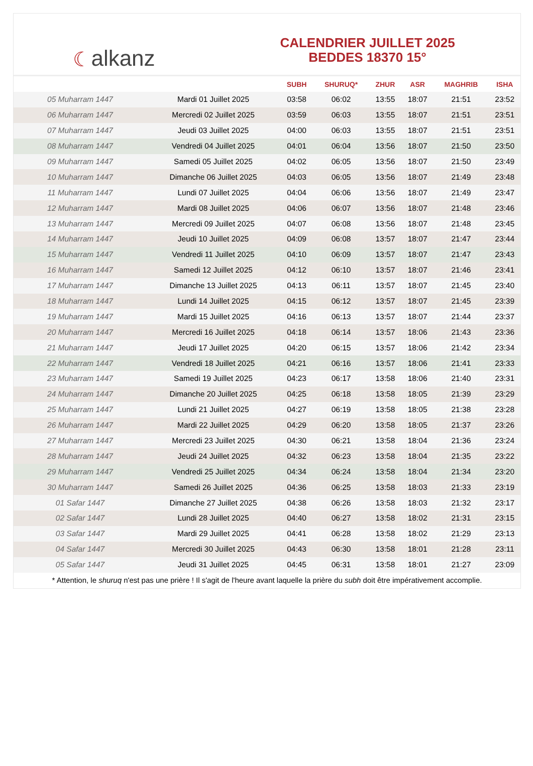☾ alkanz
CALENDRIER JUILLET 2025
BEDDES 18370 15°
| | | SUBH | SHURUQ* | ZHUR | ASR | MAGHRIB | ISHA |
| --- | --- | --- | --- | --- | --- | --- | --- |
| 05 Muharram 1447 | Mardi 01 Juillet 2025 | 03:58 | 06:02 | 13:55 | 18:07 | 21:51 | 23:52 |
| 06 Muharram 1447 | Mercredi 02 Juillet 2025 | 03:59 | 06:03 | 13:55 | 18:07 | 21:51 | 23:51 |
| 07 Muharram 1447 | Jeudi 03 Juillet 2025 | 04:00 | 06:03 | 13:55 | 18:07 | 21:51 | 23:51 |
| 08 Muharram 1447 | Vendredi 04 Juillet 2025 | 04:01 | 06:04 | 13:56 | 18:07 | 21:50 | 23:50 |
| 09 Muharram 1447 | Samedi 05 Juillet 2025 | 04:02 | 06:05 | 13:56 | 18:07 | 21:50 | 23:49 |
| 10 Muharram 1447 | Dimanche 06 Juillet 2025 | 04:03 | 06:05 | 13:56 | 18:07 | 21:49 | 23:48 |
| 11 Muharram 1447 | Lundi 07 Juillet 2025 | 04:04 | 06:06 | 13:56 | 18:07 | 21:49 | 23:47 |
| 12 Muharram 1447 | Mardi 08 Juillet 2025 | 04:06 | 06:07 | 13:56 | 18:07 | 21:48 | 23:46 |
| 13 Muharram 1447 | Mercredi 09 Juillet 2025 | 04:07 | 06:08 | 13:56 | 18:07 | 21:48 | 23:45 |
| 14 Muharram 1447 | Jeudi 10 Juillet 2025 | 04:09 | 06:08 | 13:57 | 18:07 | 21:47 | 23:44 |
| 15 Muharram 1447 | Vendredi 11 Juillet 2025 | 04:10 | 06:09 | 13:57 | 18:07 | 21:47 | 23:43 |
| 16 Muharram 1447 | Samedi 12 Juillet 2025 | 04:12 | 06:10 | 13:57 | 18:07 | 21:46 | 23:41 |
| 17 Muharram 1447 | Dimanche 13 Juillet 2025 | 04:13 | 06:11 | 13:57 | 18:07 | 21:45 | 23:40 |
| 18 Muharram 1447 | Lundi 14 Juillet 2025 | 04:15 | 06:12 | 13:57 | 18:07 | 21:45 | 23:39 |
| 19 Muharram 1447 | Mardi 15 Juillet 2025 | 04:16 | 06:13 | 13:57 | 18:07 | 21:44 | 23:37 |
| 20 Muharram 1447 | Mercredi 16 Juillet 2025 | 04:18 | 06:14 | 13:57 | 18:06 | 21:43 | 23:36 |
| 21 Muharram 1447 | Jeudi 17 Juillet 2025 | 04:20 | 06:15 | 13:57 | 18:06 | 21:42 | 23:34 |
| 22 Muharram 1447 | Vendredi 18 Juillet 2025 | 04:21 | 06:16 | 13:57 | 18:06 | 21:41 | 23:33 |
| 23 Muharram 1447 | Samedi 19 Juillet 2025 | 04:23 | 06:17 | 13:58 | 18:06 | 21:40 | 23:31 |
| 24 Muharram 1447 | Dimanche 20 Juillet 2025 | 04:25 | 06:18 | 13:58 | 18:05 | 21:39 | 23:29 |
| 25 Muharram 1447 | Lundi 21 Juillet 2025 | 04:27 | 06:19 | 13:58 | 18:05 | 21:38 | 23:28 |
| 26 Muharram 1447 | Mardi 22 Juillet 2025 | 04:29 | 06:20 | 13:58 | 18:05 | 21:37 | 23:26 |
| 27 Muharram 1447 | Mercredi 23 Juillet 2025 | 04:30 | 06:21 | 13:58 | 18:04 | 21:36 | 23:24 |
| 28 Muharram 1447 | Jeudi 24 Juillet 2025 | 04:32 | 06:23 | 13:58 | 18:04 | 21:35 | 23:22 |
| 29 Muharram 1447 | Vendredi 25 Juillet 2025 | 04:34 | 06:24 | 13:58 | 18:04 | 21:34 | 23:20 |
| 30 Muharram 1447 | Samedi 26 Juillet 2025 | 04:36 | 06:25 | 13:58 | 18:03 | 21:33 | 23:19 |
| 01 Safar 1447 | Dimanche 27 Juillet 2025 | 04:38 | 06:26 | 13:58 | 18:03 | 21:32 | 23:17 |
| 02 Safar 1447 | Lundi 28 Juillet 2025 | 04:40 | 06:27 | 13:58 | 18:02 | 21:31 | 23:15 |
| 03 Safar 1447 | Mardi 29 Juillet 2025 | 04:41 | 06:28 | 13:58 | 18:02 | 21:29 | 23:13 |
| 04 Safar 1447 | Mercredi 30 Juillet 2025 | 04:43 | 06:30 | 13:58 | 18:01 | 21:28 | 23:11 |
| 05 Safar 1447 | Jeudi 31 Juillet 2025 | 04:45 | 06:31 | 13:58 | 18:01 | 21:27 | 23:09 |
* Attention, le shuruq n'est pas une prière ! Il s'agit de l'heure avant laquelle la prière du subh doit être impérativement accomplie.